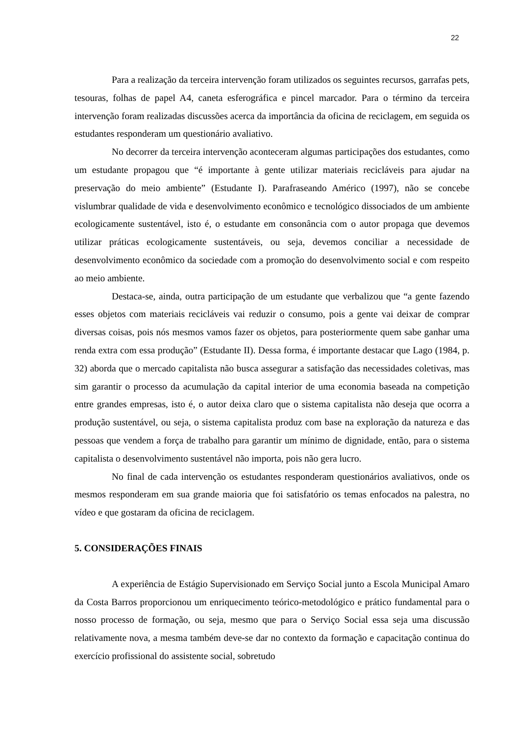22
Para a realização da terceira intervenção foram utilizados os seguintes recursos, garrafas pets, tesouras, folhas de papel A4, caneta esferográfica e pincel marcador. Para o término da terceira intervenção foram realizadas discussões acerca da importância da oficina de reciclagem, em seguida os estudantes responderam um questionário avaliativo.
No decorrer da terceira intervenção aconteceram algumas participações dos estudantes, como um estudante propagou que “é importante à gente utilizar materiais recicláveis para ajudar na preservação do meio ambiente” (Estudante I). Parafraseando Américo (1997), não se concebe vislumbrar qualidade de vida e desenvolvimento econômico e tecnológico dissociados de um ambiente ecologicamente sustentável, isto é, o estudante em consonância com o autor propaga que devemos utilizar práticas ecologicamente sustentáveis, ou seja, devemos conciliar a necessidade de desenvolvimento econômico da sociedade com a promoção do desenvolvimento social e com respeito ao meio ambiente.
Destaca-se, ainda, outra participação de um estudante que verbalizou que “a gente fazendo esses objetos com materiais recicláveis vai reduzir o consumo, pois a gente vai deixar de comprar diversas coisas, pois nós mesmos vamos fazer os objetos, para posteriormente quem sabe ganhar uma renda extra com essa produção” (Estudante II). Dessa forma, é importante destacar que Lago (1984, p. 32) aborda que o mercado capitalista não busca assegurar a satisfação das necessidades coletivas, mas sim garantir o processo da acumulação da capital interior de uma economia baseada na competição entre grandes empresas, isto é, o autor deixa claro que o sistema capitalista não deseja que ocorra a produção sustentável, ou seja, o sistema capitalista produz com base na exploração da natureza e das pessoas que vendem a força de trabalho para garantir um mínimo de dignidade, então, para o sistema capitalista o desenvolvimento sustentável não importa, pois não gera lucro.
No final de cada intervenção os estudantes responderam questionários avaliativos, onde os mesmos responderam em sua grande maioria que foi satisfatório os temas enfocados na palestra, no vídeo e que gostaram da oficina de reciclagem.
5. CONSIDERAÇÕES FINAIS
A experiência de Estágio Supervisionado em Serviço Social junto a Escola Municipal Amaro da Costa Barros proporcionou um enriquecimento teórico-metodológico e prático fundamental para o nosso processo de formação, ou seja, mesmo que para o Serviço Social essa seja uma discussão relativamente nova, a mesma também deve-se dar no contexto da formação e capacitação continua do exercício profissional do assistente social, sobretudo